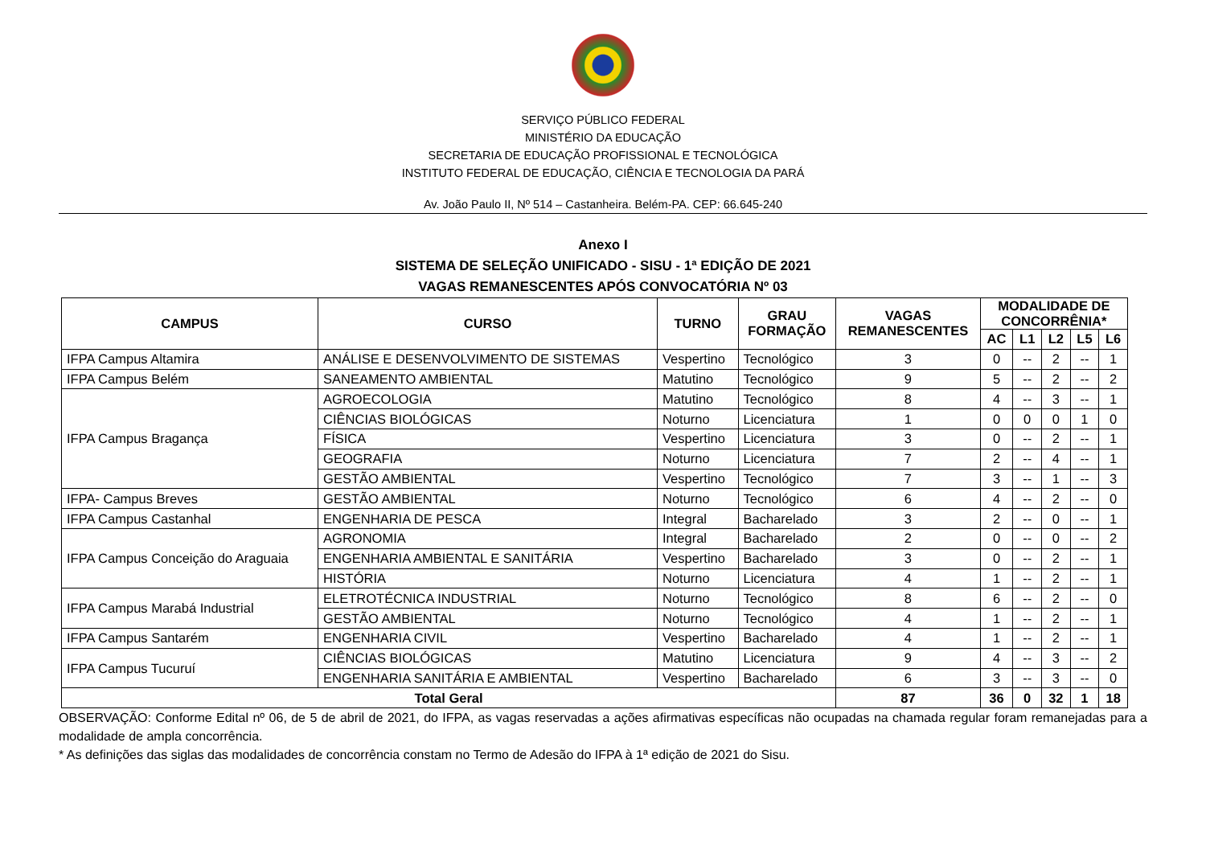SERVIÇO PÚBLICO FEDERAL
MINISTÉRIO DA EDUCAÇÃO
SECRETARIA DE EDUCAÇÃO PROFISSIONAL E TECNOLÓGICA
INSTITUTO FEDERAL DE EDUCAÇÃO, CIÊNCIA E TECNOLOGIA DA PARÁ
Av. João Paulo II, Nº 514 – Castanheira. Belém-PA. CEP: 66.645-240
Anexo I
SISTEMA DE SELEÇÃO UNIFICADO - SISU - 1ª EDIÇÃO DE 2021
VAGAS REMANESCENTES APÓS CONVOCATÓRIA Nº 03
| CAMPUS | CURSO | TURNO | GRAU FORMAÇÃO | VAGAS REMANESCENTES | MODALIDADE DE CONCORRÊNIA* | | | | |
| --- | --- | --- | --- | --- | --- | --- | --- | --- | --- |
| | | | | | AC | L1 | L2 | L5 | L6 |
| IFPA Campus Altamira | ANÁLISE E DESENVOLVIMENTO DE SISTEMAS | Vespertino | Tecnológico | 3 | 0 | -- | 2 | -- | 1 |
| IFPA Campus Belém | SANEAMENTO AMBIENTAL | Matutino | Tecnológico | 9 | 5 | -- | 2 | -- | 2 |
| IFPA Campus Bragança | AGROECOLOGIA | Matutino | Tecnológico | 8 | 4 | -- | 3 | -- | 1 |
| | CIÊNCIAS BIOLÓGICAS | Noturno | Licenciatura | 1 | 0 | 0 | 0 | 1 | 0 |
| | FÍSICA | Vespertino | Licenciatura | 3 | 0 | -- | 2 | -- | 1 |
| | GEOGRAFIA | Noturno | Licenciatura | 7 | 2 | -- | 4 | -- | 1 |
| | GESTÃO AMBIENTAL | Vespertino | Tecnológico | 7 | 3 | -- | 1 | -- | 3 |
| IFPA- Campus Breves | GESTÃO AMBIENTAL | Noturno | Tecnológico | 6 | 4 | -- | 2 | -- | 0 |
| IFPA Campus Castanhal | ENGENHARIA DE PESCA | Integral | Bacharelado | 3 | 2 | -- | 0 | -- | 1 |
| IFPA Campus Conceição do Araguaia | AGRONOMIA | Integral | Bacharelado | 2 | 0 | -- | 0 | -- | 2 |
| | ENGENHARIA AMBIENTAL E SANITÁRIA | Vespertino | Bacharelado | 3 | 0 | -- | 2 | -- | 1 |
| | HISTÓRIA | Noturno | Licenciatura | 4 | 1 | -- | 2 | -- | 1 |
| IFPA Campus Marabá Industrial | ELETROTÉCNICA INDUSTRIAL | Noturno | Tecnológico | 8 | 6 | -- | 2 | -- | 0 |
| | GESTÃO AMBIENTAL | Noturno | Tecnológico | 4 | 1 | -- | 2 | -- | 1 |
| IFPA Campus Santarém | ENGENHARIA CIVIL | Vespertino | Bacharelado | 4 | 1 | -- | 2 | -- | 1 |
| IFPA Campus Tucuruí | CIÊNCIAS BIOLÓGICAS | Matutino | Licenciatura | 9 | 4 | -- | 3 | -- | 2 |
| | ENGENHARIA SANITÁRIA E AMBIENTAL | Vespertino | Bacharelado | 6 | 3 | -- | 3 | -- | 0 |
| Total Geral | | | | 87 | 36 | 0 | 32 | 1 | 18 |
OBSERVAÇÃO: Conforme Edital nº 06, de 5 de abril de 2021, do IFPA, as vagas reservadas a ações afirmativas específicas não ocupadas na chamada regular foram remanejadas para a modalidade de ampla concorrência.
* As definições das siglas das modalidades de concorrência constam no Termo de Adesão do IFPA à 1ª edição de 2021 do Sisu.